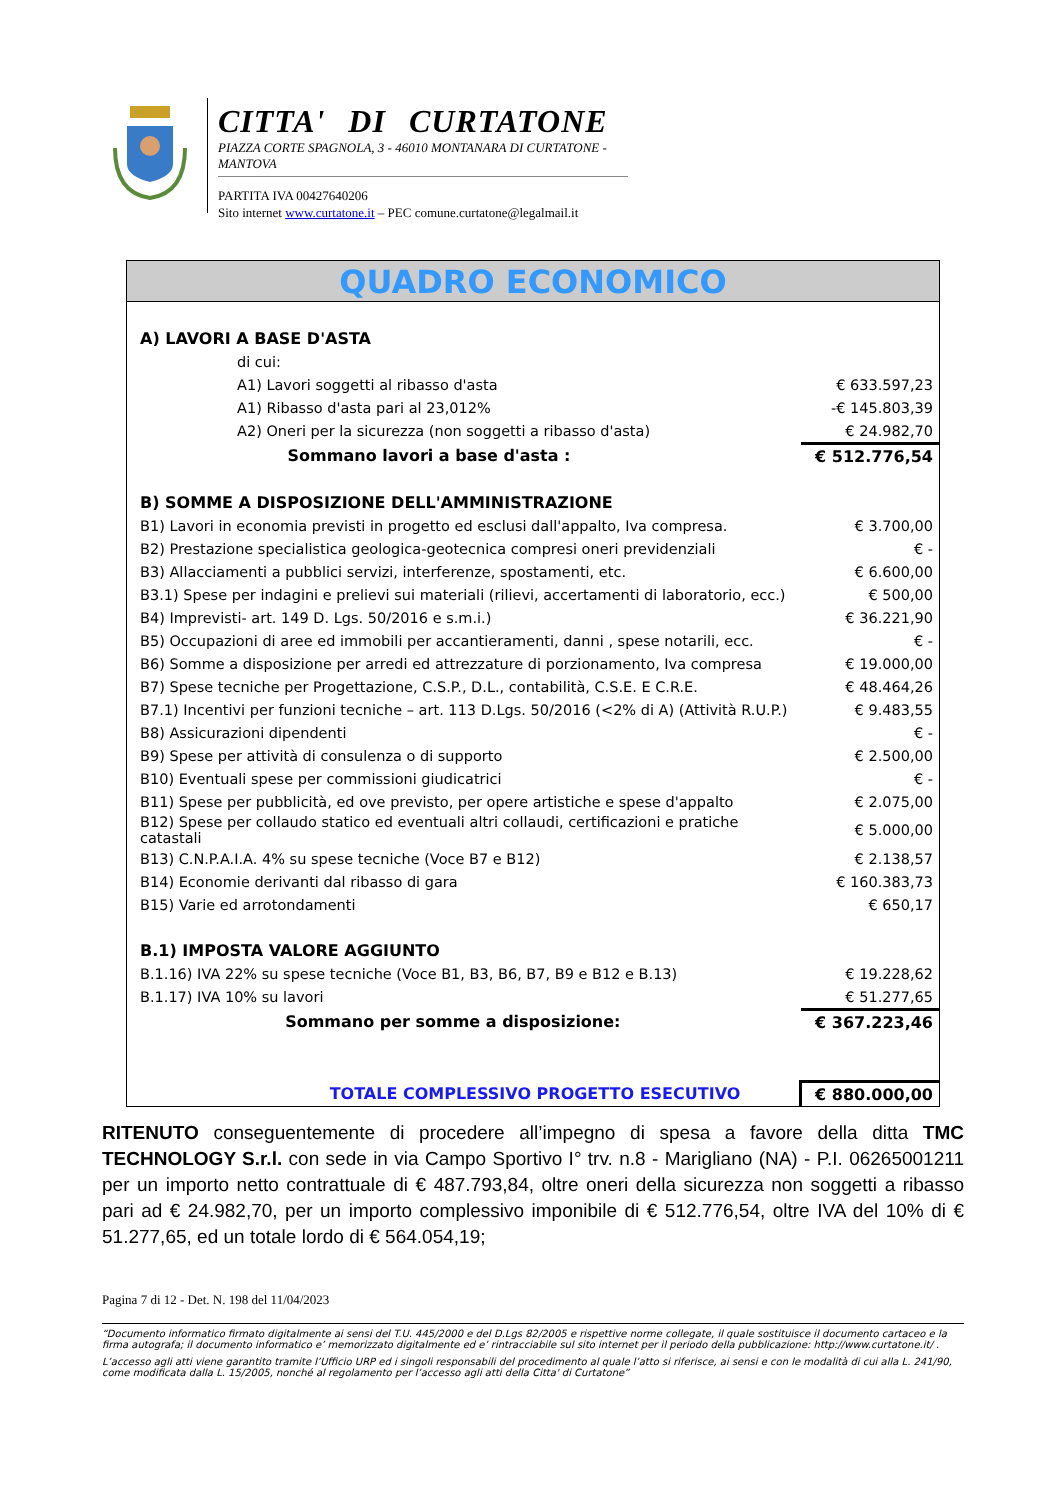CITTA' DI CURTATONE
PIAZZA CORTE SPAGNOLA, 3 - 46010 MONTANARA DI CURTATONE - MANTOVA
PARTITA IVA 00427640206
Sito internet www.curtatone.it – PEC comune.curtatone@legalmail.it
QUADRO ECONOMICO
| A) LAVORI A BASE D'ASTA | |
| di cui: | |
| A1) Lavori soggetti al ribasso d'asta | € 633.597,23 |
| A1) Ribasso d'asta pari al 23,012% | -€ 145.803,39 |
| A2) Oneri per la sicurezza (non soggetti a ribasso d'asta) | € 24.982,70 |
| Sommano lavori a base d'asta : | € 512.776,54 |
| B) SOMME A DISPOSIZIONE DELL'AMMINISTRAZIONE | |
| B1) Lavori in economia previsti in progetto ed esclusi dall'appalto, Iva compresa. | € 3.700,00 |
| B2) Prestazione specialistica geologica-geotecnica compresi oneri previdenziali | € - |
| B3) Allacciamenti a pubblici servizi, interferenze, spostamenti, etc. | € 6.600,00 |
| B3.1) Spese per indagini e prelievi sui materiali (rilievi, accertamenti di laboratorio, ecc.) | € 500,00 |
| B4) Imprevisti- art. 149 D. Lgs. 50/2016 e s.m.i.) | € 36.221,90 |
| B5) Occupazioni di aree ed immobili per accantieramenti, danni , spese notarili, ecc. | € - |
| B6) Somme a disposizione per arredi ed attrezzature di porzionamento, Iva compresa | € 19.000,00 |
| B7) Spese tecniche per Progettazione, C.S.P., D.L., contabilità, C.S.E. E C.R.E. | € 48.464,26 |
| B7.1) Incentivi per funzioni tecniche – art. 113 D.Lgs. 50/2016 (<2% di A) (Attività R.U.P.) | € 9.483,55 |
| B8) Assicurazioni dipendenti | € - |
| B9) Spese per attività di consulenza o di supporto | € 2.500,00 |
| B10) Eventuali spese per commissioni giudicatrici | € - |
| B11) Spese per pubblicità, ed ove previsto, per opere artistiche e spese d'appalto | € 2.075,00 |
| B12) Spese per collaudo statico ed eventuali altri collaudi, certificazioni e pratiche catastali | € 5.000,00 |
| B13) C.N.P.A.I.A. 4% su spese tecniche (Voce B7 e B12) | € 2.138,57 |
| B14) Economie derivanti dal ribasso di gara | € 160.383,73 |
| B15) Varie ed arrotondamenti | € 650,17 |
| B.1) IMPOSTA VALORE AGGIUNTO | |
| B.1.16) IVA 22% su spese tecniche (Voce B1, B3, B6, B7, B9 e B12 e B.13) | € 19.228,62 |
| B.1.17) IVA 10% su lavori | € 51.277,65 |
| Sommano per somme a disposizione: | € 367.223,46 |
| TOTALE COMPLESSIVO PROGETTO ESECUTIVO | € 880.000,00 |
RITENUTO conseguentemente di procedere all’impegno di spesa a favore della ditta TMC TECHNOLOGY S.r.l. con sede in via Campo Sportivo I° trv. n.8 - Marigliano (NA) - P.I. 06265001211 per un importo netto contrattuale di € 487.793,84, oltre oneri della sicurezza non soggetti a ribasso pari ad € 24.982,70, per un importo complessivo imponibile di € 512.776,54, oltre IVA del 10% di € 51.277,65, ed un totale lordo di € 564.054,19;
Pagina 7 di 12 - Det. N. 198 del 11/04/2023
“Documento informatico firmato digitalmente ai sensi del T.U. 445/2000 e del D.Lgs 82/2005 e rispettive norme collegate, il quale sostituisce il documento cartaceo e la firma autografa; il documento informatico e’ memorizzato digitalmente ed e’ rintracciabile sul sito internet per il periodo della pubblicazione: http://www.curtatone.it/ .
L’accesso agli atti viene garantito tramite l’Ufficio URP ed i singoli responsabili del procedimento al quale l’atto si riferisce, ai sensi e con le modalità di cui alla L. 241/90, come modificata dalla L. 15/2005, nonché al regolamento per l’accesso agli atti della Citta' di Curtatone”